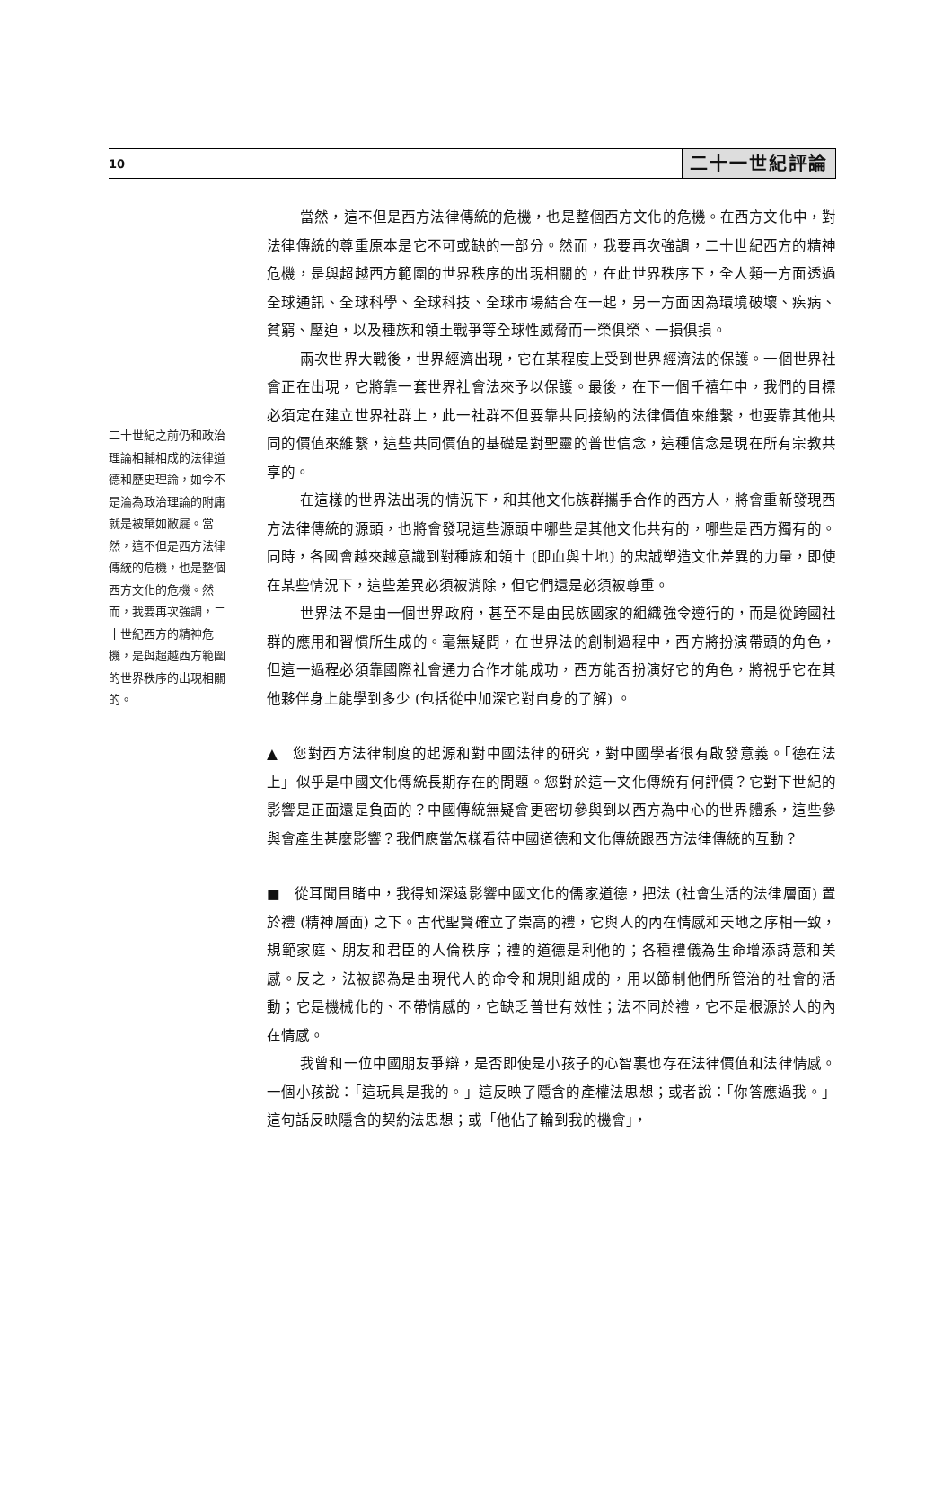10 二十一世紀評論
二十世紀之前仍和政治理論相輔相成的法律道德和歷史理論，如今不是淪為政治理論的附庸就是被棄如敝屣。當然，這不但是西方法律傳統的危機，也是整個西方文化的危機。然而，我要再次強調，二十世紀西方的精神危機，是與超越西方範圍的世界秩序的出現相關的。
當然，這不但是西方法律傳統的危機，也是整個西方文化的危機。在西方文化中，對法律傳統的尊重原本是它不可或缺的一部分。然而，我要再次強調，二十世紀西方的精神危機，是與超越西方範圍的世界秩序的出現相關的，在此世界秩序下，全人類一方面透過全球通訊、全球科學、全球科技、全球市場結合在一起，另一方面因為環境破壞、疾病、貧窮、壓迫，以及種族和領土戰爭等全球性威脅而一榮俱榮、一損俱損。
兩次世界大戰後，世界經濟出現，它在某程度上受到世界經濟法的保護。一個世界社會正在出現，它將靠一套世界社會法來予以保護。最後，在下一個千禧年中，我們的目標必須定在建立世界社群上，此一社群不但要靠共同接納的法律價值來維繫，也要靠其他共同的價值來維繫，這些共同價值的基礎是對聖靈的普世信念，這種信念是現在所有宗教共享的。
在這樣的世界法出現的情況下，和其他文化族群攜手合作的西方人，將會重新發現西方法律傳統的源頭，也將會發現這些源頭中哪些是其他文化共有的，哪些是西方獨有的。同時，各國會越來越意識到對種族和領土 (即血與土地) 的忠誠塑造文化差異的力量，即使在某些情況下，這些差異必須被消除，但它們還是必須被尊重。
世界法不是由一個世界政府，甚至不是由民族國家的組織強令遵行的，而是從跨國社群的應用和習慣所生成的。毫無疑問，在世界法的創制過程中，西方將扮演帶頭的角色，但這一過程必須靠國際社會通力合作才能成功，西方能否扮演好它的角色，將視乎它在其他夥伴身上能學到多少 (包括從中加深它對自身的了解) 。
▲　您對西方法律制度的起源和對中國法律的研究，對中國學者很有啟發意義。「德在法上」似乎是中國文化傳統長期存在的問題。您對於這一文化傳統有何評價？它對下世紀的影響是正面還是負面的？中國傳統無疑會更密切參與到以西方為中心的世界體系，這些參與會產生甚麼影響？我們應當怎樣看待中國道德和文化傳統跟西方法律傳統的互動？
■　從耳聞目睹中，我得知深遠影響中國文化的儒家道德，把法 (社會生活的法律層面) 置於禮 (精神層面) 之下。古代聖賢確立了崇高的禮，它與人的內在情感和天地之序相一致，規範家庭、朋友和君臣的人倫秩序；禮的道德是利他的；各種禮儀為生命增添詩意和美感。反之，法被認為是由現代人的命令和規則組成的，用以節制他們所管治的社會的活動；它是機械化的、不帶情感的，它缺乏普世有效性；法不同於禮，它不是根源於人的內在情感。
我曾和一位中國朋友爭辯，是否即使是小孩子的心智裏也存在法律價值和法律情感。一個小孩說：「這玩具是我的。」這反映了隱含的產權法思想；或者說：「你答應過我。」這句話反映隱含的契約法思想；或「他佔了輪到我的機會」，